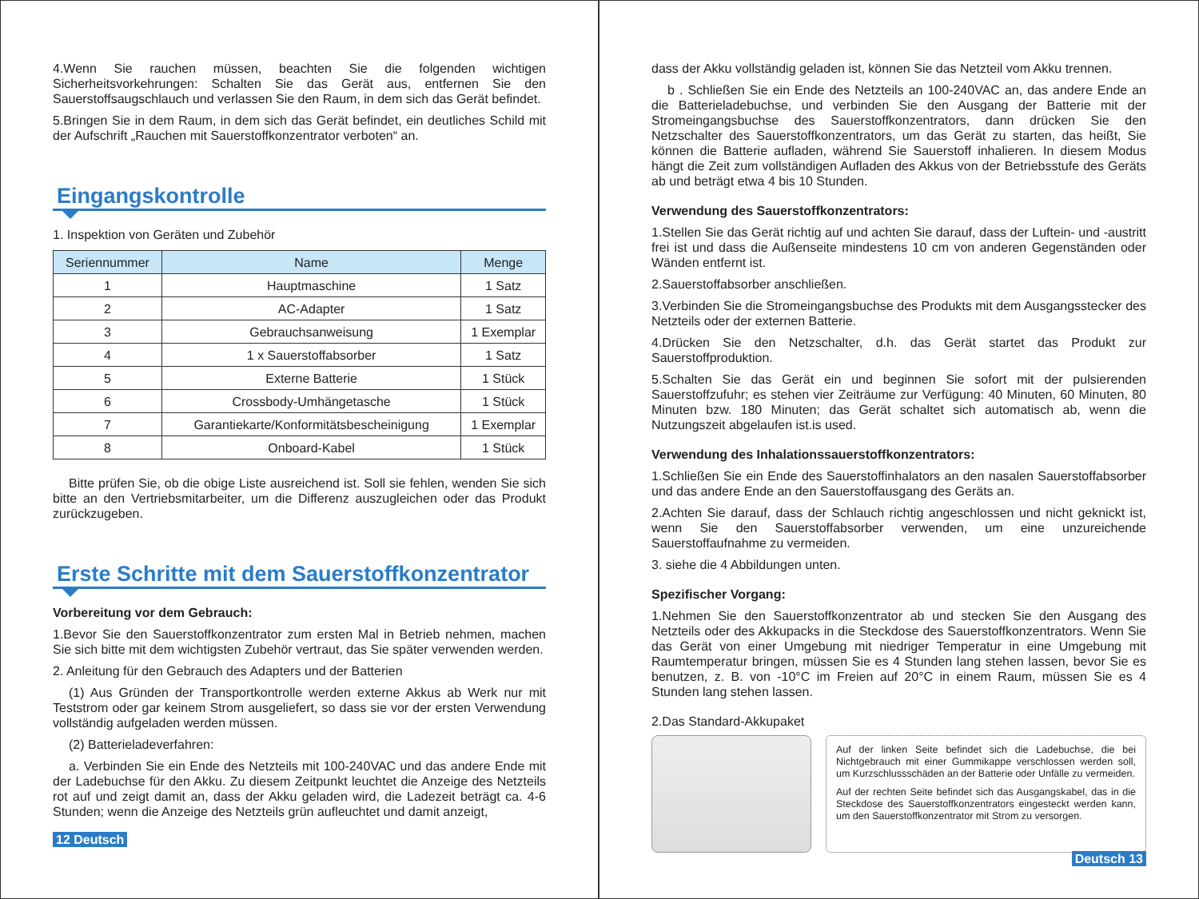4.Wenn Sie rauchen müssen, beachten Sie die folgenden wichtigen Sicherheitsvorkehrungen: Schalten Sie das Gerät aus, entfernen Sie den Sauerstoffsaugschlauch und verlassen Sie den Raum, in dem sich das Gerät befindet.
5.Bringen Sie in dem Raum, in dem sich das Gerät befindet, ein deutliches Schild mit der Aufschrift „Rauchen mit Sauerstoffkonzentrator verboten“ an.
Eingangskontrolle
1. Inspektion von Geräten und Zubehör
| Seriennummer | Name | Menge |
| --- | --- | --- |
| 1 | Hauptmaschine | 1 Satz |
| 2 | AC-Adapter | 1 Satz |
| 3 | Gebrauchsanweisung | 1 Exemplar |
| 4 | 1 x Sauerstoffabsorber | 1 Satz |
| 5 | Externe Batterie | 1 Stück |
| 6 | Crossbody-Umhängetasche | 1 Stück |
| 7 | Garantiekarte/Konformitätsbescheinigung | 1 Exemplar |
| 8 | Onboard-Kabel | 1 Stück |
Bitte prüfen Sie, ob die obige Liste ausreichend ist. Soll sie fehlen, wenden Sie sich bitte an den Vertriebsmitarbeiter, um die Differenz auszugleichen oder das Produkt zurückzugeben.
Erste Schritte mit dem Sauerstoffkonzentrator
Vorbereitung vor dem Gebrauch:
1.Bevor Sie den Sauerstoffkonzentrator zum ersten Mal in Betrieb nehmen, machen Sie sich bitte mit dem wichtigsten Zubehör vertraut, das Sie später verwenden werden.
2. Anleitung für den Gebrauch des Adapters und der Batterien
(1) Aus Gründen der Transportkontrolle werden externe Akkus ab Werk nur mit Teststrom oder gar keinem Strom ausgeliefert, so dass sie vor der ersten Verwendung vollständig aufgeladen werden müssen.
(2) Batterieladeverfahren:
a. Verbinden Sie ein Ende des Netzteils mit 100-240VAC und das andere Ende mit der Ladebuchse für den Akku. Zu diesem Zeitpunkt leuchtet die Anzeige des Netzteils rot auf und zeigt damit an, dass der Akku geladen wird, die Ladezeit beträgt ca. 4-6 Stunden; wenn die Anzeige des Netzteils grün aufleuchtet und damit anzeigt,
12 Deutsch
dass der Akku vollständig geladen ist, können Sie das Netzteil vom Akku trennen.
b . Schließen Sie ein Ende des Netzteils an 100-240VAC an, das andere Ende an die Batterieladebuchse, und verbinden Sie den Ausgang der Batterie mit der Stromeingangsbuchse des Sauerstoffkonzentrators, dann drücken Sie den Netzschalter des Sauerstoffkonzentrators, um das Gerät zu starten, das heißt, Sie können die Batterie aufladen, während Sie Sauerstoff inhalieren. In diesem Modus hängt die Zeit zum vollständigen Aufladen des Akkus von der Betriebsstufe des Geräts ab und beträgt etwa 4 bis 10 Stunden.
Verwendung des Sauerstoffkonzentrators:
1.Stellen Sie das Gerät richtig auf und achten Sie darauf, dass der Luftein- und -austritt frei ist und dass die Außenseite mindestens 10 cm von anderen Gegenständen oder Wänden entfernt ist.
2.Sauerstoffabsorber anschließen.
3.Verbinden Sie die Stromeingangsbuchse des Produkts mit dem Ausgangsstecker des Netzteils oder der externen Batterie.
4.Drücken Sie den Netzschalter, d.h. das Gerät startet das Produkt zur Sauerstoffproduktion.
5.Schalten Sie das Gerät ein und beginnen Sie sofort mit der pulsierenden Sauerstoffzufuhr; es stehen vier Zeiträume zur Verfügung: 40 Minuten, 60 Minuten, 80 Minuten bzw. 180 Minuten; das Gerät schaltet sich automatisch ab, wenn die Nutzungszeit abgelaufen ist.is used.
Verwendung des Inhalationssauerstoffkonzentrators:
1.Schließen Sie ein Ende des Sauerstoffinhalators an den nasalen Sauerstoffabsorber und das andere Ende an den Sauerstoffausgang des Geräts an.
2.Achten Sie darauf, dass der Schlauch richtig angeschlossen und nicht geknickt ist, wenn Sie den Sauerstoffabsorber verwenden, um eine unzureichende Sauerstoffaufnahme zu vermeiden.
3. siehe die 4 Abbildungen unten.
Spezifischer Vorgang:
1.Nehmen Sie den Sauerstoffkonzentrator ab und stecken Sie den Ausgang des Netzteils oder des Akkupacks in die Steckdose des Sauerstoffkonzentrators. Wenn Sie das Gerät von einer Umgebung mit niedriger Temperatur in eine Umgebung mit Raumtemperatur bringen, müssen Sie es 4 Stunden lang stehen lassen, bevor Sie es benutzen, z. B. von -10°C im Freien auf 20°C in einem Raum, müssen Sie es 4 Stunden lang stehen lassen.
2.Das Standard-Akkupaket
Auf der linken Seite befindet sich die Ladebuchse, die bei Nichtgebrauch mit einer Gummikappe verschlossen werden soll, um Kurzschlussschäden an der Batterie oder Unfälle zu vermeiden.
Auf der rechten Seite befindet sich das Ausgangskabel, das in die Steckdose des Sauerstoffkonzentrators eingesteckt werden kann, um den Sauerstoffkonzentrator mit Strom zu versorgen.
Deutsch 13